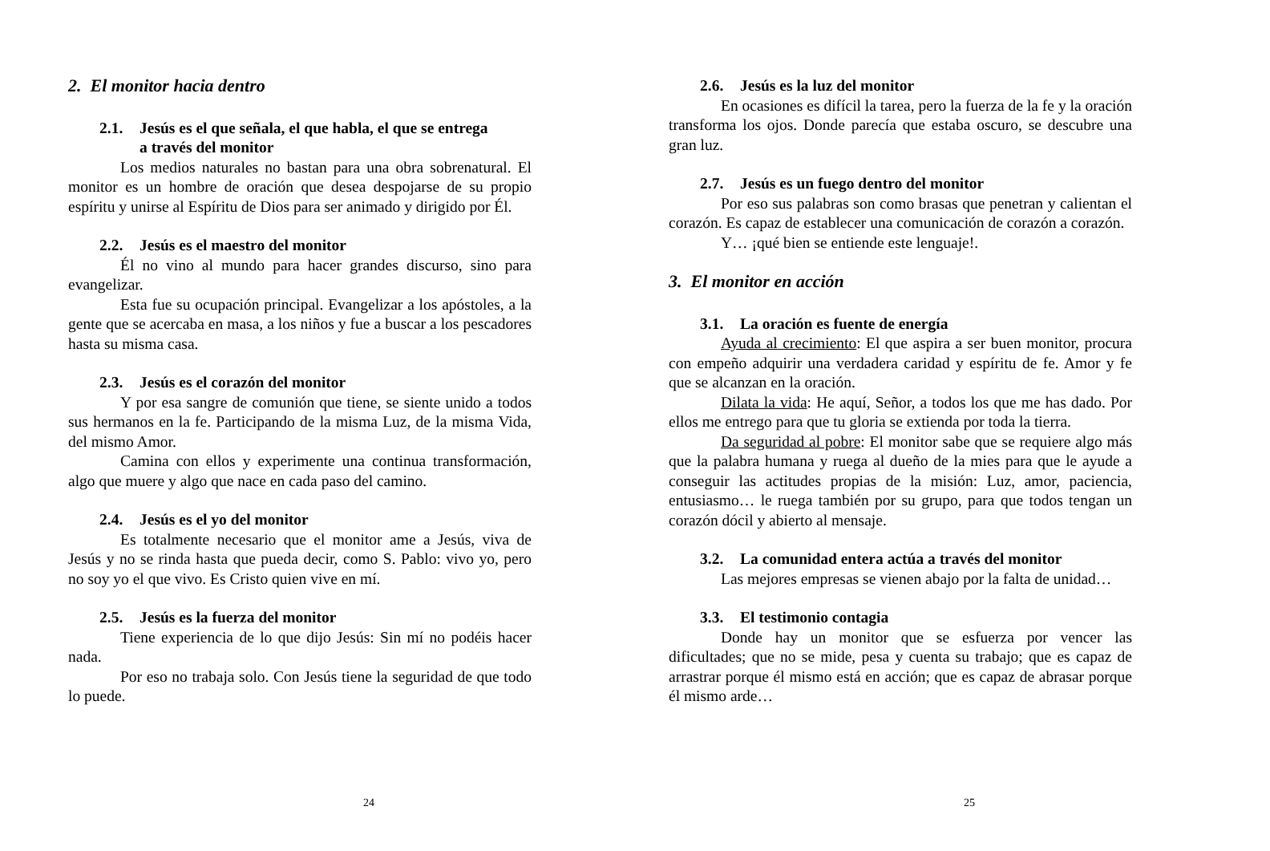2. El monitor hacia dentro
2.1. Jesús es el que señala, el que habla, el que se entrega
a través del monitor
Los medios naturales no bastan para una obra sobrenatural. El monitor es un hombre de oración que desea despojarse de su propio espíritu y unirse al Espíritu de Dios para ser animado y dirigido por Él.
2.2. Jesús es el maestro del monitor
Él no vino al mundo para hacer grandes discurso, sino para evangelizar.
Esta fue su ocupación principal. Evangelizar a los apóstoles, a la gente que se acercaba en masa, a los niños y fue a buscar a los pescadores hasta su misma casa.
2.3. Jesús es el corazón del monitor
Y por esa sangre de comunión que tiene, se siente unido a todos sus hermanos en la fe. Participando de la misma Luz, de la misma Vida, del mismo Amor.
Camina con ellos y experimente una continua transformación, algo que muere y algo que nace en cada paso del camino.
2.4. Jesús es el yo del monitor
Es totalmente necesario que el monitor ame a Jesús, viva de Jesús y no se rinda hasta que pueda decir, como S. Pablo: vivo yo, pero no soy yo el que vivo. Es Cristo quien vive en mí.
2.5. Jesús es la fuerza del monitor
Tiene experiencia de lo que dijo Jesús: Sin mí no podéis hacer nada.
Por eso no trabaja solo. Con Jesús tiene la seguridad de que todo lo puede.
24
2.6. Jesús es la luz del monitor
En ocasiones es difícil la tarea, pero la fuerza de la fe y la oración transforma los ojos. Donde parecía que estaba oscuro, se descubre una gran luz.
2.7. Jesús es un fuego dentro del monitor
Por eso sus palabras son como brasas que penetran y calientan el corazón. Es capaz de establecer una comunicación de corazón a corazón.
Y… ¡qué bien se entiende este lenguaje!.
3. El monitor en acción
3.1. La oración es fuente de energía
Ayuda al crecimiento: El que aspira a ser buen monitor, procura con empeño adquirir una verdadera caridad y espíritu de fe. Amor y fe que se alcanzan en la oración.
Dilata la vida: He aquí, Señor, a todos los que me has dado. Por ellos me entrego para que tu gloria se extienda por toda la tierra.
Da seguridad al pobre: El monitor sabe que se requiere algo más que la palabra humana y ruega al dueño de la mies para que le ayude a conseguir las actitudes propias de la misión: Luz, amor, paciencia, entusiasmo… le ruega también por su grupo, para que todos tengan un corazón dócil y abierto al mensaje.
3.2. La comunidad entera actúa a través del monitor
Las mejores empresas se vienen abajo por la falta de unidad…
3.3. El testimonio contagia
Donde hay un monitor que se esfuerza por vencer las dificultades; que no se mide, pesa y cuenta su trabajo; que es capaz de arrastrar porque él mismo está en acción; que es capaz de abrasar porque él mismo arde…
25